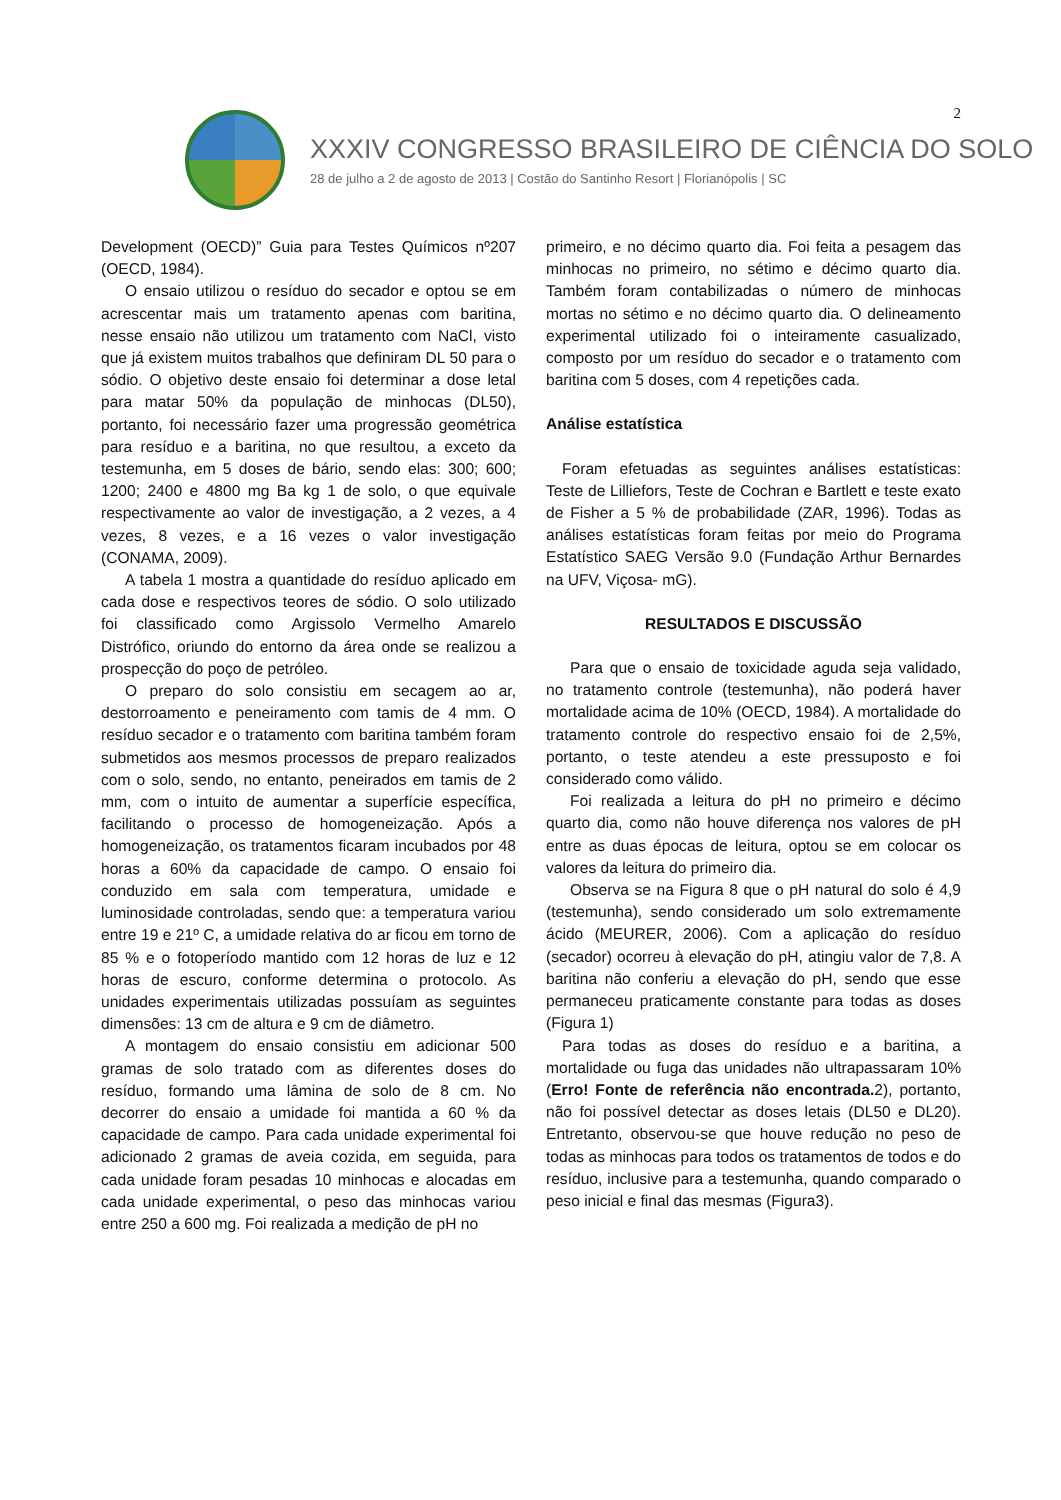2
XXXIV CONGRESSO BRASILEIRO DE CIÊNCIA DO SOLO
28 de julho a 2 de agosto de 2013 | Costão do Santinho Resort | Florianópolis | SC
Development (OECD)” Guia para Testes Químicos nº207 (OECD, 1984).
O ensaio utilizou o resíduo do secador e optou se em acrescentar mais um tratamento apenas com baritina, nesse ensaio não utilizou um tratamento com NaCl, visto que já existem muitos trabalhos que definiram DL 50 para o sódio. O objetivo deste ensaio foi determinar a dose letal para matar 50% da população de minhocas (DL50), portanto, foi necessário fazer uma progressão geométrica para resíduo e a baritina, no que resultou, a exceto da testemunha, em 5 doses de bário, sendo elas: 300; 600; 1200; 2400 e 4800 mg Ba kg 1 de solo, o que equivale respectivamente ao valor de investigação, a 2 vezes, a 4 vezes, 8 vezes, e a 16 vezes o valor investigação (CONAMA, 2009).
A tabela 1 mostra a quantidade do resíduo aplicado em cada dose e respectivos teores de sódio. O solo utilizado foi classificado como Argissolo Vermelho Amarelo Distrófico, oriundo do entorno da área onde se realizou a prospecção do poço de petróleo.
O preparo do solo consistiu em secagem ao ar, destorroamento e peneiramento com tamis de 4 mm. O resíduo secador e o tratamento com baritina também foram submetidos aos mesmos processos de preparo realizados com o solo, sendo, no entanto, peneirados em tamis de 2 mm, com o intuito de aumentar a superfície específica, facilitando o processo de homogeneização. Após a homogeneização, os tratamentos ficaram incubados por 48 horas a 60% da capacidade de campo. O ensaio foi conduzido em sala com temperatura, umidade e luminosidade controladas, sendo que: a temperatura variou entre 19 e 21º C, a umidade relativa do ar ficou em torno de 85 % e o fotoperíodo mantido com 12 horas de luz e 12 horas de escuro, conforme determina o protocolo. As unidades experimentais utilizadas possuíam as seguintes dimensões: 13 cm de altura e 9 cm de diâmetro.
A montagem do ensaio consistiu em adicionar 500 gramas de solo tratado com as diferentes doses do resíduo, formando uma lâmina de solo de 8 cm. No decorrer do ensaio a umidade foi mantida a 60 % da capacidade de campo. Para cada unidade experimental foi adicionado 2 gramas de aveia cozida, em seguida, para cada unidade foram pesadas 10 minhocas e alocadas em cada unidade experimental, o peso das minhocas variou entre 250 a 600 mg. Foi realizada a medição de pH no
primeiro, e no décimo quarto dia. Foi feita a pesagem das minhocas no primeiro, no sétimo e décimo quarto dia. Também foram contabilizadas o número de minhocas mortas no sétimo e no décimo quarto dia. O delineamento experimental utilizado foi o inteiramente casualizado, composto por um resíduo do secador e o tratamento com baritina com 5 doses, com 4 repetições cada.
Análise estatística
Foram efetuadas as seguintes análises estatísticas: Teste de Lilliefors, Teste de Cochran e Bartlett e teste exato de Fisher a 5 % de probabilidade (ZAR, 1996). Todas as análises estatísticas foram feitas por meio do Programa Estatístico SAEG Versão 9.0 (Fundação Arthur Bernardes na UFV, Viçosa- mG).
RESULTADOS E DISCUSSÃO
Para que o ensaio de toxicidade aguda seja validado, no tratamento controle (testemunha), não poderá haver mortalidade acima de 10% (OECD, 1984). A mortalidade do tratamento controle do respectivo ensaio foi de 2,5%, portanto, o teste atendeu a este pressuposto e foi considerado como válido.
Foi realizada a leitura do pH no primeiro e décimo quarto dia, como não houve diferença nos valores de pH entre as duas épocas de leitura, optou se em colocar os valores da leitura do primeiro dia.
Observa se na Figura 8 que o pH natural do solo é 4,9 (testemunha), sendo considerado um solo extremamente ácido (MEURER, 2006). Com a aplicação do resíduo (secador) ocorreu à elevação do pH, atingiu valor de 7,8. A baritina não conferiu a elevação do pH, sendo que esse permaneceu praticamente constante para todas as doses (Figura 1)
Para todas as doses do resíduo e a baritina, a mortalidade ou fuga das unidades não ultrapassaram 10% (Erro! Fonte de referência não encontrada. 2), portanto, não foi possível detectar as doses letais (DL50 e DL20). Entretanto, observou-se que houve redução no peso de todas as minhocas para todos os tratamentos de todos e do resíduo, inclusive para a testemunha, quando comparado o peso inicial e final das mesmas (Figura3).